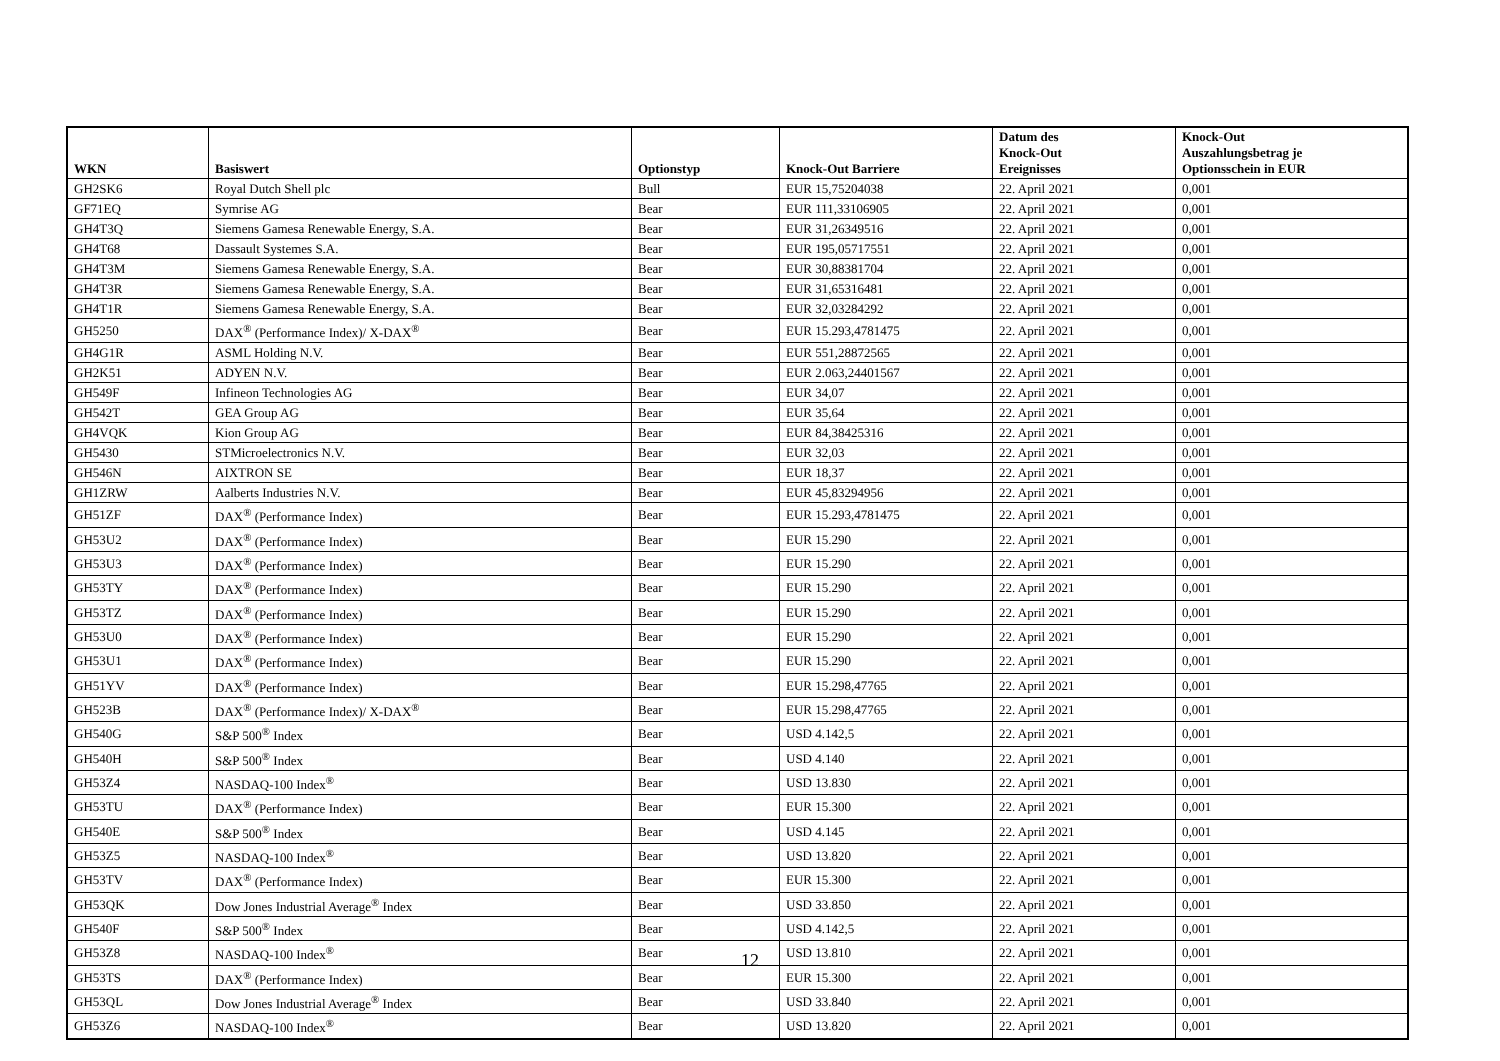| WKN | Basiswert | Optionstyp | Knock-Out Barriere | Datum des Knock-Out Ereignisses | Knock-Out Auszahlungsbetrag je Optionsschein in EUR |
| --- | --- | --- | --- | --- | --- |
| GH2SK6 | Royal Dutch Shell plc | Bull | EUR 15,75204038 | 22. April 2021 | 0,001 |
| GF71EQ | Symrise AG | Bear | EUR 111,33106905 | 22. April 2021 | 0,001 |
| GH4T3Q | Siemens Gamesa Renewable Energy, S.A. | Bear | EUR 31,26349516 | 22. April 2021 | 0,001 |
| GH4T68 | Dassault Systemes S.A. | Bear | EUR 195,05717551 | 22. April 2021 | 0,001 |
| GH4T3M | Siemens Gamesa Renewable Energy, S.A. | Bear | EUR 30,88381704 | 22. April 2021 | 0,001 |
| GH4T3R | Siemens Gamesa Renewable Energy, S.A. | Bear | EUR 31,65316481 | 22. April 2021 | 0,001 |
| GH4T1R | Siemens Gamesa Renewable Energy, S.A. | Bear | EUR 32,03284292 | 22. April 2021 | 0,001 |
| GH5250 | DAX<sup>®</sup> (Performance Index)/ X-DAX<sup>®</sup> | Bear | EUR 15.293,4781475 | 22. April 2021 | 0,001 |
| GH4G1R | ASML Holding N.V. | Bear | EUR 551,28872565 | 22. April 2021 | 0,001 |
| GH2K51 | ADYEN N.V. | Bear | EUR 2.063,24401567 | 22. April 2021 | 0,001 |
| GH549F | Infineon Technologies AG | Bear | EUR 34,07 | 22. April 2021 | 0,001 |
| GH542T | GEA Group AG | Bear | EUR 35,64 | 22. April 2021 | 0,001 |
| GH4VQK | Kion Group AG | Bear | EUR 84,38425316 | 22. April 2021 | 0,001 |
| GH5430 | STMicroelectronics N.V. | Bear | EUR 32,03 | 22. April 2021 | 0,001 |
| GH546N | AIXTRON SE | Bear | EUR 18,37 | 22. April 2021 | 0,001 |
| GH1ZRW | Aalberts Industries N.V. | Bear | EUR 45,83294956 | 22. April 2021 | 0,001 |
| GH51ZF | DAX<sup>®</sup> (Performance Index) | Bear | EUR 15.293,4781475 | 22. April 2021 | 0,001 |
| GH53U2 | DAX<sup>®</sup> (Performance Index) | Bear | EUR 15.290 | 22. April 2021 | 0,001 |
| GH53U3 | DAX<sup>®</sup> (Performance Index) | Bear | EUR 15.290 | 22. April 2021 | 0,001 |
| GH53TY | DAX<sup>®</sup> (Performance Index) | Bear | EUR 15.290 | 22. April 2021 | 0,001 |
| GH53TZ | DAX<sup>®</sup> (Performance Index) | Bear | EUR 15.290 | 22. April 2021 | 0,001 |
| GH53U0 | DAX<sup>®</sup> (Performance Index) | Bear | EUR 15.290 | 22. April 2021 | 0,001 |
| GH53U1 | DAX<sup>®</sup> (Performance Index) | Bear | EUR 15.290 | 22. April 2021 | 0,001 |
| GH51YV | DAX<sup>®</sup> (Performance Index) | Bear | EUR 15.298,47765 | 22. April 2021 | 0,001 |
| GH523B | DAX<sup>®</sup> (Performance Index)/ X-DAX<sup>®</sup> | Bear | EUR 15.298,47765 | 22. April 2021 | 0,001 |
| GH540G | S&P 500<sup>®</sup> Index | Bear | USD 4.142,5 | 22. April 2021 | 0,001 |
| GH540H | S&P 500<sup>®</sup> Index | Bear | USD 4.140 | 22. April 2021 | 0,001 |
| GH53Z4 | NASDAQ-100 Index<sup>®</sup> | Bear | USD 13.830 | 22. April 2021 | 0,001 |
| GH53TU | DAX<sup>®</sup> (Performance Index) | Bear | EUR 15.300 | 22. April 2021 | 0,001 |
| GH540E | S&P 500<sup>®</sup> Index | Bear | USD 4.145 | 22. April 2021 | 0,001 |
| GH53Z5 | NASDAQ-100 Index<sup>®</sup> | Bear | USD 13.820 | 22. April 2021 | 0,001 |
| GH53TV | DAX<sup>®</sup> (Performance Index) | Bear | EUR 15.300 | 22. April 2021 | 0,001 |
| GH53QK | Dow Jones Industrial Average<sup>®</sup> Index | Bear | USD 33.850 | 22. April 2021 | 0,001 |
| GH540F | S&P 500<sup>®</sup> Index | Bear | USD 4.142,5 | 22. April 2021 | 0,001 |
| GH53Z8 | NASDAQ-100 Index<sup>®</sup> | Bear | USD 13.810 | 22. April 2021 | 0,001 |
| GH53TS | DAX<sup>®</sup> (Performance Index) | Bear | EUR 15.300 | 22. April 2021 | 0,001 |
| GH53QL | Dow Jones Industrial Average<sup>®</sup> Index | Bear | USD 33.840 | 22. April 2021 | 0,001 |
| GH53Z6 | NASDAQ-100 Index<sup>®</sup> | Bear | USD 13.820 | 22. April 2021 | 0,001 |
12